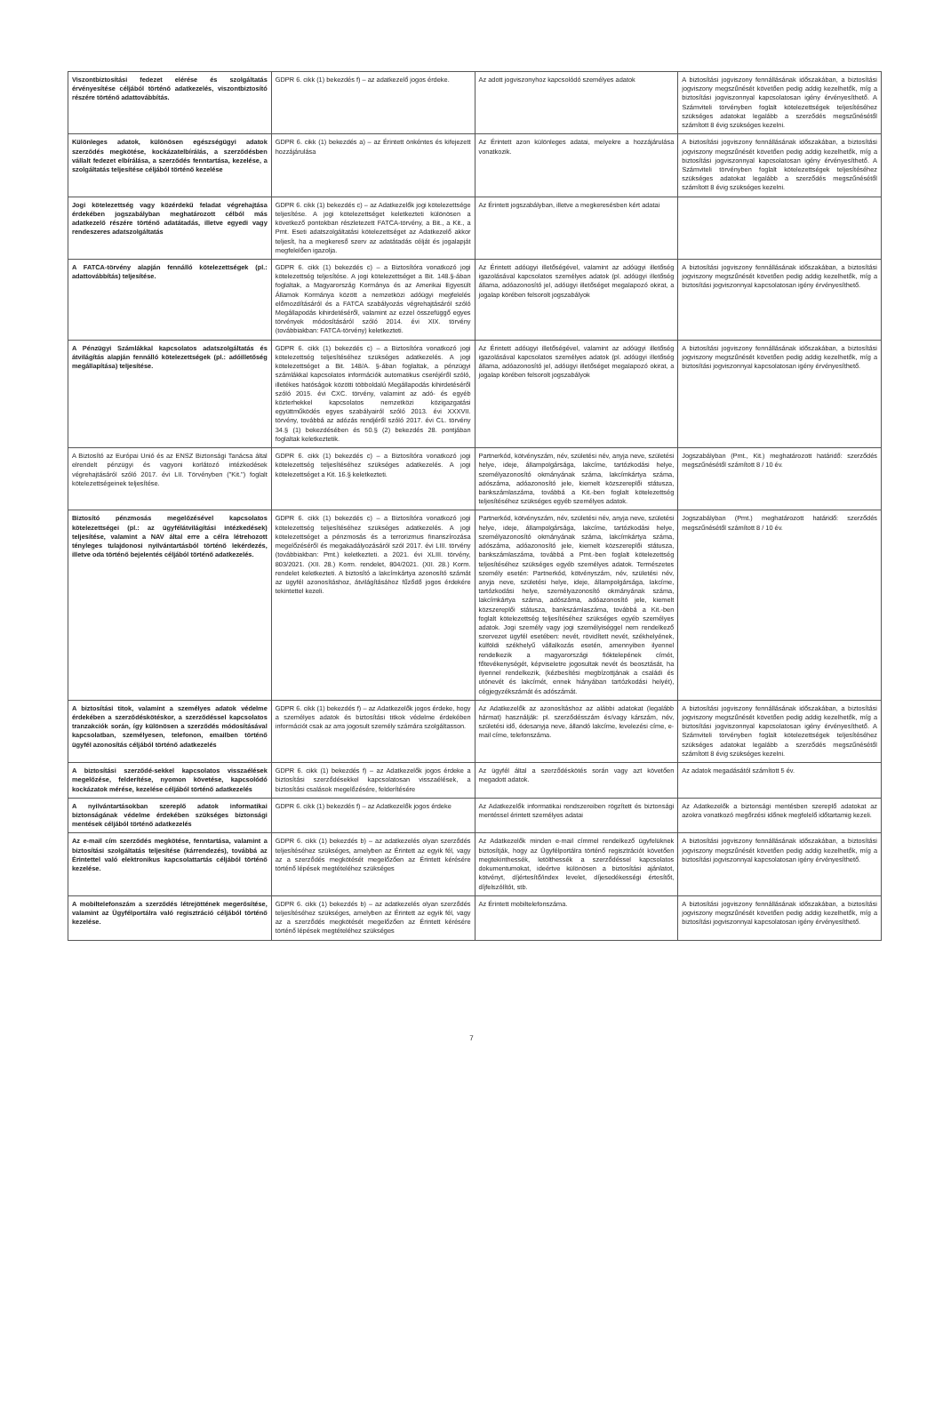| Viszontbiztosítási fedezet elérése és szolgáltatás érvényesítése céljából történő adatkezelés, viszontbiztosító részére történő adattovábbítás. | GDPR 6. cikk (1) bekezdés f) – az adatkezelő jogos érdeke. | Az adott jogviszonyhoz kapcsolódó személyes adatok | A biztosítási jogviszony fennállásának időszakában, a biztosítási jogviszony megszűnését követően pedig addig kezelhetők, míg a biztosítási jogviszonnyal kapcsolatosan igény érvényesíthető. A Számviteli törvényben foglalt kötelezettségek teljesítéséhez szükséges adatokat legalább a szerződés megszűnésétől számított 8 évig szükséges kezelni. |
| Különleges adatok, különösen egészségügyi adatok szerződés megkötése, kockázatelbírálás, a szerződésben vállalt fedezet elbírálása, a szerződés fenntartása, kezelése, a szolgáltatás teljesítése céljából történő kezelése | GDPR 6. cikk (1) bekezdés a) – az Érintett önkéntes és kifejezett hozzájárulása | Az Érintett azon különleges adatai, melyekre a hozzájárulása vonatkozik. | A biztosítási jogviszony fennállásának időszakában, a biztosítási jogviszony megszűnését követően pedig addig kezelhetők, míg a biztosítási jogviszonnyal kapcsolatosan igény érvényesíthető. A Számviteli törvényben foglalt kötelezettségek teljesítéséhez szükséges adatokat legalább a szerződés megszűnésétől számított 8 évig szükséges kezelni. |
| Jogi kötelezettség vagy közérdekű feladat végrehajtása érdekében jogszabályban meghatározott célból más adatkezelő részére történő adatátadás, illetve egyedi vagy rendeszeres adatszolgáltatás | GDPR 6. cikk (1) bekezdés c) – az Adatkezelők jogi kötelezettsége teljesítése. A jogi kötelezettséget keletkezteti különösen a következő pontokban részletezett FATCA-törvény, a Bit., a Kit., a Pmt. Eseti adatszolgáltatási kötelezettséget az Adatkezelő akkor teljesít, ha a megkereső szerv az adatátadás célját és jogalapját megfelelően igazolja. | Az Érintett jogszabályban, illetve a megkeresésben kért adatai | |
| A FATCA-törvény alapján fennálló kötelezettségek (pl.: adattovábbítás) teljesítése. | GDPR 6. cikk (1) bekezdés c) – a Biztosítóra vonatkozó jogi kötelezettség teljesítése. A jogi kötelezettséget a Bit. 148.§-ában foglaltak, a Magyarország Kormánya és az Amerikai Egyesült Államok Kormánya között a nemzetközi adóügyi megfelelés előmozdításáról és a FATCA szabályozás végrehajtásáról szóló Megállapodás kihirdetéséről, valamint az ezzel összefüggő egyes törvények módosításáról szóló 2014. évi XIX. törvény (továbbiakban: FATCA-törvény) keletkezteti. | Az Érintett adóügyi illetőségével, valamint az adóügyi illetőség igazolásával kapcsolatos személyes adatok (pl. adóügyi illetőség állama, adóazonosító jel, adóügyi illetőséget megalapozó okirat, a jogalap körében felsorolt jogszabályok | A biztosítási jogviszony fennállásának időszakában, a biztosítási jogviszony megszűnését követően pedig addig kezelhetők, míg a biztosítási jogviszonnyal kapcsolatosan igény érvényesíthető. |
| A Pénzügyi Számlákkal kapcsolatos adatszolgáltatás és átvilágítás alapján fennálló kötelezettségek (pl.: adóilletőség megállapítása) teljesítése. | GDPR 6. cikk (1) bekezdés c) – a Biztosítóra vonatkozó jogi kötelezettség teljesítéséhez szükséges adatkezelés. A jogi kötelezettséget a Bit. 148/A. §-ában foglaltak, a pénzügyi számlákkal kapcsolatos információk automatikus cseréjéről szóló, illetékes hatóságok közötti többoldalú Megállapodás kihirdetéséről szóló 2015. évi CXC. törvény, valamint az adó- és egyéb közterhekkel kapcsolatos nemzetközi közigazgatási együttműködés egyes szabályairól szóló 2013. évi XXXVII. törvény, továbbá az adózás rendjéről szóló 2017. évi CL. törvény 34.§ (1) bekezdésében és 50.§ (2) bekezdés 28. pontjában foglaltak keletkeztetik. | Az Érintett adóügyi illetőségével, valamint az adóügyi illetőség igazolásával kapcsolatos személyes adatok (pl. adóügyi illetőség állama, adóazonosító jel, adóügyi illetőséget megalapozó okirat, a jogalap körében felsorolt jogszabályok | A biztosítási jogviszony fennállásának időszakában, a biztosítási jogviszony megszűnését követően pedig addig kezelhetők, míg a biztosítási jogviszonnyal kapcsolatosan igény érvényesíthető. |
| A Biztosító az Európai Unió és az ENSZ Biztonsági Tanácsa által elrendelt pénzügyi és vagyoni korlátozó intézkedések végrehajtásáról szóló 2017. évi LII. Törvényben ("Kit.") foglalt kötelezettségeinek teljesítése. | GDPR 6. cikk (1) bekezdés c) – a Biztosítóra vonatkozó jogi kötelezettség teljesítéséhez szükséges adatkezelés. A jogi kötelezettséget a Kit. 16.§ keletkezteti. | Partnerkód, kötvényszám, név, születési név, anyja neve, születési helye, ideje, állampolgársága, lakcíme, tartózkodási helye, személyazonosító okmányának száma, lakcímkártya száma, adószáma, adóazonosító jele, kiemelt közszereplői státusza, bankszámlaszáma, továbbá a Kit.-ben foglalt kötelezettség teljesítéséhez szükséges egyéb személyes adatok. | Jogszabályban (Pmt., Kit.) meghatározott határidő: szerződés megszűnésétől számított 8 / 10 év. |
| Biztosító pénzmosás megelőzésével kapcsolatos kötelezettségei (pl.: az ügyfélátvilágítási intézkedések) teljesítése, valamint a NAV által erre a célra létrehozott tényleges tulajdonosi nyilvántartásból történő lekérdezés, illetve oda történő bejelentés céljából történő adatkezelés. | GDPR 6. cikk (1) bekezdés c) – a Biztosítóra vonatkozó jogi kötelezettség teljesítéséhez szükséges adatkezelés. A jogi kötelezettséget a pénzmosás és a terrorizmus finanszírozása megelőzéséről és megakadályozásáról szól 2017. évi LIII. törvény (továbbiakban: Pmt.) keletkezteti. a 2021. évi XLIII. törvény, 803/2021. (XII. 28.) Korm. rendelet, 804/2021. (XII. 28.) Korm. rendelet keletkezteti. A biztosító a lakcímkártya azonosító számát az ügyfél azonosításhoz, átvilágításához fűződő jogos érdekére tekintettel kezeli. | Partnerkód, kötvényszám, név, születési név, anyja neve, születési helye, ideje, állampolgársága, lakcíme, tartózkodási helye, személyazonosító okmányának száma, lakcímkártya száma, adószáma, adóazonosító jele, kiemelt közszereplői státusza, bankszámlaszáma, továbbá a Pmt.-ben foglalt kötelezettség teljesítéséhez szükséges egyéb személyes adatok. Természetes személy esetén: Partnerkód, kötvényszám, név, születési név, anyja neve, születési helye, ideje, állampolgársága, lakcíme, tartózkodási helye, személyazonosító okmányának száma, lakcímkártya száma, adószáma, adóazonosító jele, kiemelt közszereplői státusza, bankszámlaszáma, továbbá a Kit.-ben foglalt kötelezettség teljesítéséhez szükséges egyéb személyes adatok. Jogi személy vagy jogi személyiséggel nem rendelkező szervezet ügyfél esetében: nevét, rövidített nevét, székhelyének, külföldi székhelyű vállalkozás esetén, amennyiben ilyennel rendelkezik a magyarországi fióktelepének címét, főtevékenységét, képviseletre jogosultak nevét és beosztását, ha ilyennel rendelkezik, (kézbesítési megbízottjának a családi és utónevét és lakcímét, ennek hiányában tartózkodási helyét), cégjegyzékszámát és adószámát. | Jogszabályban (Pmt.) meghatározott határidő: szerződés megszűnésétől számított 8 / 10 év. |
| A biztosítási titok, valamint a személyes adatok védelme érdekében a szerződéskötéskor, a szerződéssel kapcsolatos tranzakciók során, így különösen a szerződés módosításával kapcsolatban, személyesen, telefonon, emailben történő ügyfél azonosítás céljából történő adatkezelés | GDPR 6. cikk (1) bekezdés f) – az Adatkezelők jogos érdeke, hogy a személyes adatok és biztosítási titkok védelme érdekében információt csak az arra jogosult személy számára szolgáltasson. | Az Adatkezelők az azonosításhoz az alábbi adatokat (legalább hármat) használják: pl. szerződésszám és/vagy kárszám, név, születési idő, édesanyja neve, állandó lakcíme, levelezési címe, e-mail címe, telefonszáma. | A biztosítási jogviszony fennállásának időszakában, a biztosítási jogviszony megszűnését követően pedig addig kezelhetők, míg a biztosítási jogviszonnyal kapcsolatosan igény érvényesíthető. A Számviteli törvényben foglalt kötelezettségek teljesítéséhez szükséges adatokat legalább a szerződés megszűnésétől számított 8 évig szükséges kezelni. |
| A biztosítási szerződé-sekkel kapcsolatos visszaélések megelőzése, felderítése, nyomon követése, kapcsolódó kockázatok mérése, kezelése céljából történő adatkezelés | GDPR 6. cikk (1) bekezdés f) – az Adatkezelők jogos érdeke a biztosítási szerződésekkel kapcsolatosan visszaélések, a biztosítási csalások megelőzésére, felderítésére | Az ügyfél által a szerződéskötés során vagy azt követően megadott adatok. | Az adatok megadásától számított 5 év. |
| A nyilvántartásokban szereplő adatok informatikai biztonságának védelme érdekében szükséges biztonsági mentések céljából történő adatkezelés | GDPR 6. cikk (1) bekezdés f) – az Adatkezelők jogos érdeke | Az Adatkezelők informatikai rendszereiben rögzített és biztonsági mentéssel érintett személyes adatai | Az Adatkezelők a biztonsági mentésben szereplő adatokat az azokra vonatkozó megőrzési időnek megfelelő időtartamig kezeli. |
| Az e-mail cím szerződés megkötése, fenntartása, valamint a biztosítási szolgáltatás teljesítése (kárrendezés), továbbá az Érintettel való elektronikus kapcsolattartás céljából történő kezelése. | GDPR 6. cikk (1) bekezdés b) – az adatkezelés olyan szerződés teljesítéséhez szükséges, amelyben az Érintett az egyik fél, vagy az a szerződés megkötését megelőzően az Érintett kérésére történő lépések megtételéhez szükséges | Az Adatkezelők minden e-mail címmel rendelkező ügyfelüknek biztosítják, hogy az Ügyfélportálra történő regisztrációt követően megtekinthessék, letölthessék a szerződéssel kapcsolatos dokumentumokat, ideértve különösen a biztosítási ajánlatot, kötvényt, díjértesítő/index levelet, díjesedékességi értesítőt, díjfelszólítót, stb. | A biztosítási jogviszony fennállásának időszakában, a biztosítási jogviszony megszűnését követően pedig addig kezelhetők, míg a biztosítási jogviszonnyal kapcsolatosan igény érvényesíthető. |
| A mobiltelefonszám a szerződés létrejöttének megerősítése, valamint az Ügyfélportálra való regisztráció céljából történő kezelése. | GDPR 6. cikk (1) bekezdés b) – az adatkezelés olyan szerződés teljesítéséhez szükséges, amelyben az Érintett az egyik fél, vagy az a szerződés megkötését megelőzően az Érintett kérésére történő lépések megtételéhez szükséges | Az Érintett mobiltelefonszáma. | A biztosítási jogviszony fennállásának időszakában, a biztosítási jogviszony megszűnését követően pedig addig kezelhetők, míg a biztosítási jogviszonnyal kapcsolatosan igény érvényesíthető. |
7